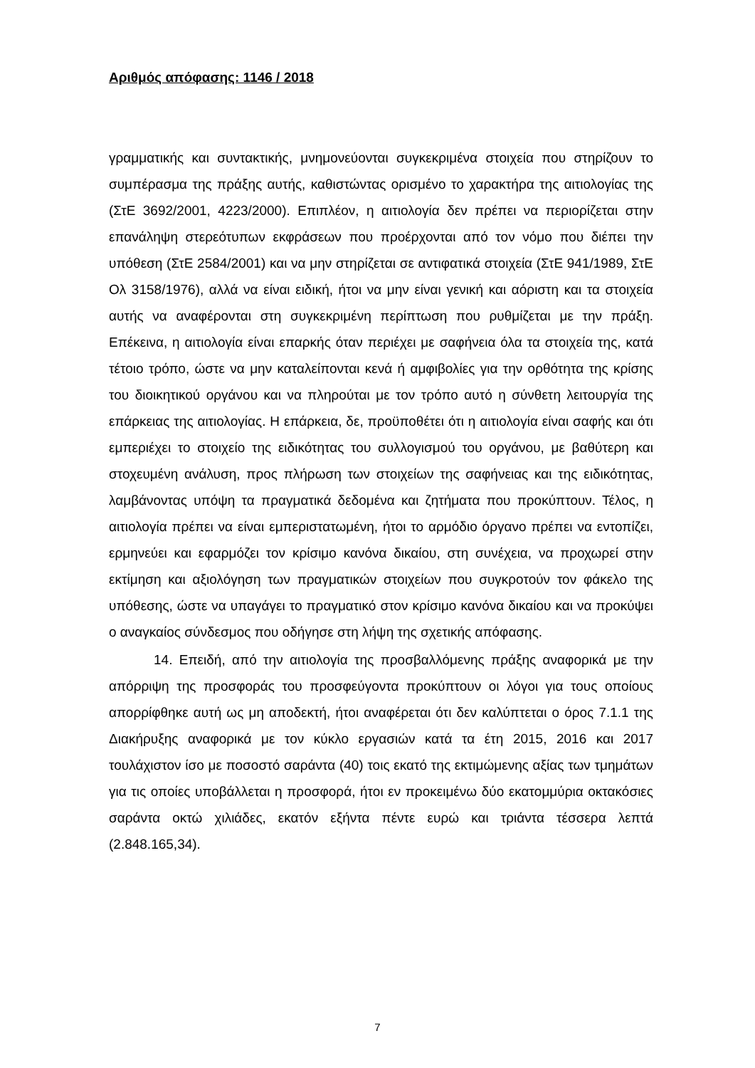Αριθμός απόφασης: 1146 / 2018
γραμματικής και συντακτικής, μνημονεύονται συγκεκριμένα στοιχεία που στηρίζουν το συμπέρασμα της πράξης αυτής, καθιστώντας ορισμένο το χαρακτήρα της αιτιολογίας της (ΣτΕ 3692/2001, 4223/2000). Επιπλέον, η αιτιολογία δεν πρέπει να περιορίζεται στην επανάληψη στερεότυπων εκφράσεων που προέρχονται από τον νόμο που διέπει την υπόθεση (ΣτΕ 2584/2001) και να μην στηρίζεται σε αντιφατικά στοιχεία (ΣτΕ 941/1989, ΣτΕ Ολ 3158/1976), αλλά να είναι ειδική, ήτοι να μην είναι γενική και αόριστη και τα στοιχεία αυτής να αναφέρονται στη συγκεκριμένη περίπτωση που ρυθμίζεται με την πράξη. Επέκεινα, η αιτιολογία είναι επαρκής όταν περιέχει με σαφήνεια όλα τα στοιχεία της, κατά τέτοιο τρόπο, ώστε να μην καταλείπονται κενά ή αμφιβολίες για την ορθότητα της κρίσης του διοικητικού οργάνου και να πληρούται με τον τρόπο αυτό η σύνθετη λειτουργία της επάρκειας της αιτιολογίας. Η επάρκεια, δε, προϋποθέτει ότι η αιτιολογία είναι σαφής και ότι εμπεριέχει το στοιχείο της ειδικότητας του συλλογισμού του οργάνου, με βαθύτερη και στοχευμένη ανάλυση, προς πλήρωση των στοιχείων της σαφήνειας και της ειδικότητας, λαμβάνοντας υπόψη τα πραγματικά δεδομένα και ζητήματα που προκύπτουν. Τέλος, η αιτιολογία πρέπει να είναι εμπεριστατωμένη, ήτοι το αρμόδιο όργανο πρέπει να εντοπίζει, ερμηνεύει και εφαρμόζει τον κρίσιμο κανόνα δικαίου, στη συνέχεια, να προχωρεί στην εκτίμηση και αξιολόγηση των πραγματικών στοιχείων που συγκροτούν τον φάκελο της υπόθεσης, ώστε να υπαγάγει το πραγματικό στον κρίσιμο κανόνα δικαίου και να προκύψει ο αναγκαίος σύνδεσμος που οδήγησε στη λήψη της σχετικής απόφασης.
14. Επειδή, από την αιτιολογία της προσβαλλόμενης πράξης αναφορικά με την απόρριψη της προσφοράς του προσφεύγοντα προκύπτουν οι λόγοι για τους οποίους απορρίφθηκε αυτή ως μη αποδεκτή, ήτοι αναφέρεται ότι δεν καλύπτεται ο όρος 7.1.1 της Διακήρυξης αναφορικά με τον κύκλο εργασιών κατά τα έτη 2015, 2016 και 2017 τουλάχιστον ίσο με ποσοστό σαράντα (40) τοις εκατό της εκτιμώμενης αξίας των τμημάτων για τις οποίες υποβάλλεται η προσφορά, ήτοι εν προκειμένω δύο εκατομμύρια οκτακόσιες σαράντα οκτώ χιλιάδες, εκατόν εξήντα πέντε ευρώ και τριάντα τέσσερα λεπτά (2.848.165,34).
7